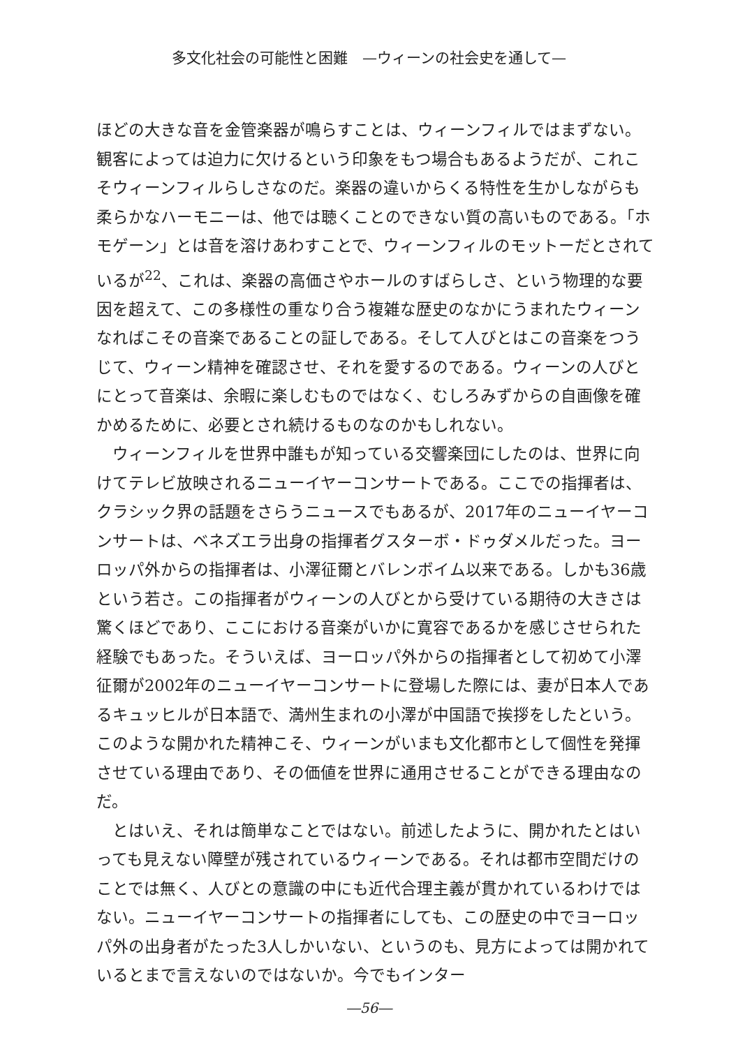多文化社会の可能性と困難　—ウィーンの社会史を通して—
ほどの大きな音を金管楽器が鳴らすことは、ウィーンフィルではまずない。観客によっては迫力に欠けるという印象をもつ場合もあるようだが、これこそウィーンフィルらしさなのだ。楽器の違いからくる特性を生かしながらも柔らかなハーモニーは、他では聴くことのできない質の高いものである。「ホモゲーン」とは音を溶けあわすことで、ウィーンフィルのモットーだとされているが<sup>22</sup>、これは、楽器の高価さやホールのすばらしさ、という物理的な要因を超えて、この多様性の重なり合う複雑な歴史のなかにうまれたウィーンなればこその音楽であることの証しである。そして人びとはこの音楽をつうじて、ウィーン精神を確認させ、それを愛するのである。ウィーンの人びとにとって音楽は、余暇に楽しむものではなく、むしろみずからの自画像を確かめるために、必要とされ続けるものなのかもしれない。
ウィーンフィルを世界中誰もが知っている交響楽団にしたのは、世界に向けてテレビ放映されるニューイヤーコンサートである。ここでの指揮者は、クラシック界の話題をさらうニュースでもあるが、2017年のニューイヤーコンサートは、ベネズエラ出身の指揮者グスターボ・ドゥダメルだった。ヨーロッパ外からの指揮者は、小澤征爾とバレンボイム以来である。しかも36歳という若さ。この指揮者がウィーンの人びとから受けている期待の大きさは驚くほどであり、ここにおける音楽がいかに寛容であるかを感じさせられた経験でもあった。そういえば、ヨーロッパ外からの指揮者として初めて小澤征爾が2002年のニューイヤーコンサートに登場した際には、妻が日本人であるキュッヒルが日本語で、満州生まれの小澤が中国語で挨拶をしたという。このような開かれた精神こそ、ウィーンがいまも文化都市として個性を発揮させている理由であり、その価値を世界に通用させることができる理由なのだ。
とはいえ、それは簡単なことではない。前述したように、開かれたとはいっても見えない障壁が残されているウィーンである。それは都市空間だけのことでは無く、人びとの意識の中にも近代合理主義が貫かれているわけではない。ニューイヤーコンサートの指揮者にしても、この歴史の中でヨーロッパ外の出身者がたった3人しかいない、というのも、見方によっては開かれているとまで言えないのではないか。今でもインター
―56―